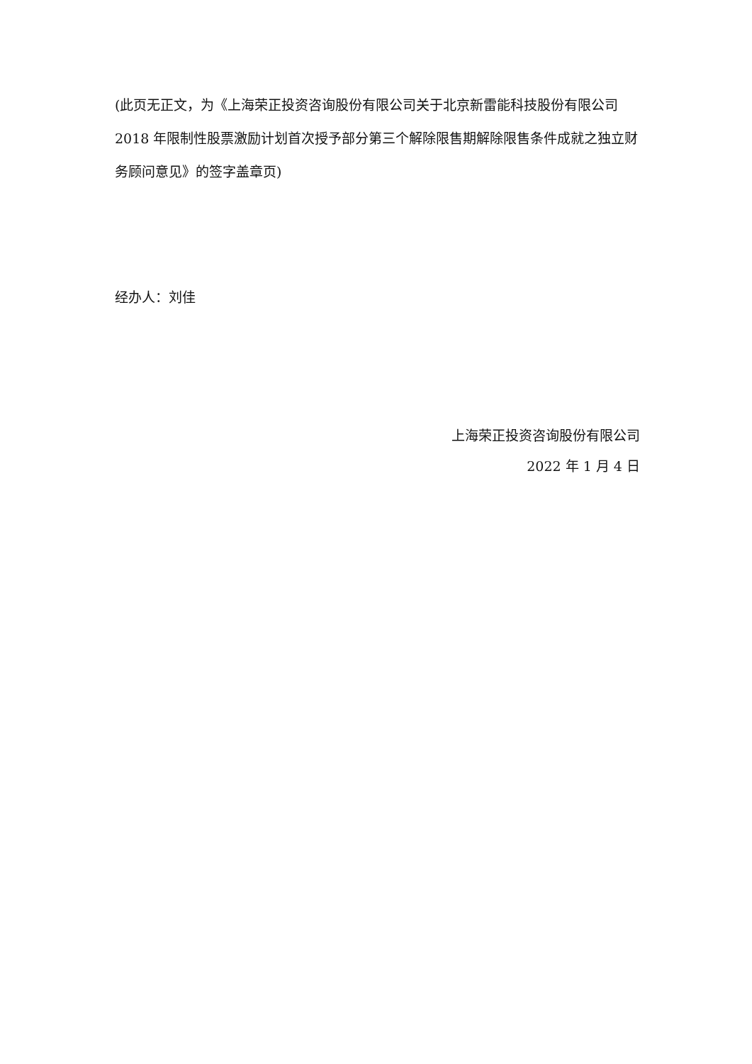(此页无正文，为《上海荣正投资咨询股份有限公司关于北京新雷能科技股份有限公司 2018 年限制性股票激励计划首次授予部分第三个解除限售期解除限售条件成就之独立财务顾问意见》的签字盖章页)
经办人：刘佳
上海荣正投资咨询股份有限公司
2022 年 1 月 4 日